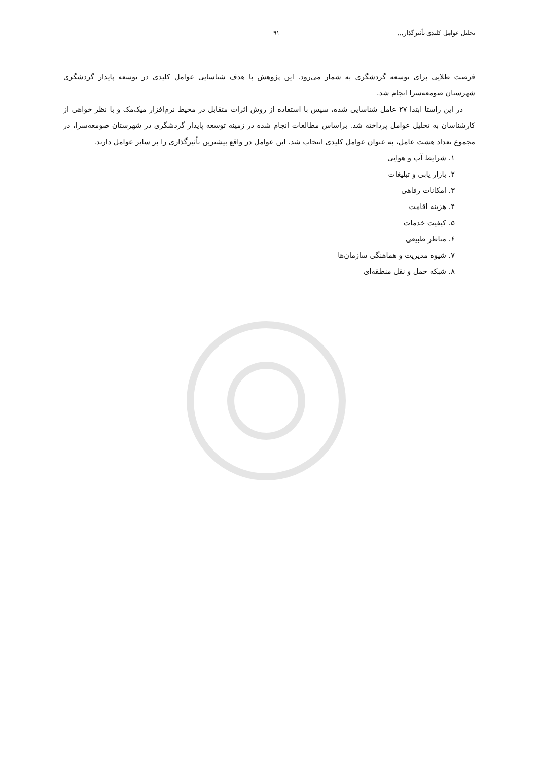تحلیل عوامل کلیدی تأثیرگذار... ۹۱
فرصت طلایی برای توسعه گردشگری به شمار می‌رود. این پژوهش با هدف شناسایی عوامل کلیدی در توسعه پایدار گردشگری شهرستان صومعه‌سرا انجام شد.
در این راستا ابتدا ۲۷ عامل شناسایی شده، سپس با استفاده از روش اثرات متقابل در محیط نرم‌افزار میک‌مک و با نظر خواهی از کارشناسان به تحلیل عوامل پرداخته شد. براساس مطالعات انجام شده در زمینه توسعه پایدار گردشگری در شهرستان صومعه‌سرا، در مجموع تعداد هشت عامل، به عنوان عوامل کلیدی انتخاب شد. این عوامل در واقع بیشترین تأثیرگذاری را بر سایر عوامل دارند.
۱. شرایط آب و هوایی
۲. بازار یابی و تبلیغات
۳. امکانات رفاهی
۴. هزینه اقامت
۵. کیفیت خدمات
۶. مناظر طبیعی
۷. شیوه مدیریت و هماهنگی سازمان‌ها
۸. شبکه حمل و نقل منطقه‌ای